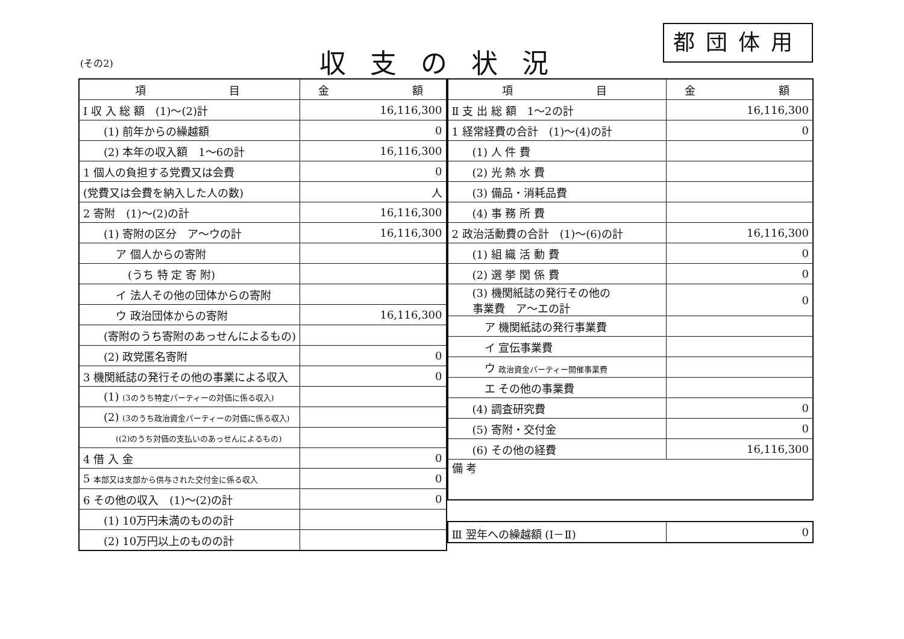(その2) 収支の状況
都団体用
| 項 目 | 金 額 |
| --- | --- |
| Ⅰ 収 入 総 額 (1)～(2)計 | 16,116,300 |
| (1) 前年からの繰越額 | 0 |
| (2) 本年の収入額 1～6の計 | 16,116,300 |
| 1 個人の負担する党費又は会費 | 0 |
| (党費又は会費を納入した人の数) | 人 |
| 2 寄附 (1)～(2)の計 | 16,116,300 |
| (1) 寄附の区分 ア～ウの計 | 16,116,300 |
| ア 個人からの寄附 | |
| (うち 特 定 寄 附) | |
| イ 法人その他の団体からの寄附 | |
| ウ 政治団体からの寄附 | 16,116,300 |
| (寄附のうち寄附のあっせんによるもの) | |
| (2) 政党匿名寄附 | 0 |
| 3 機関紙誌の発行その他の事業による収入 | 0 |
| (1) (3のうち特定パーティーの対価に係る収入) | |
| (2) (3のうち政治資金パーティーの対価に係る収入) | |
| ((2)のうち対価の支払いのあっせんによるもの) | |
| 4 借 入 金 | 0 |
| 5 本部又は支部から供与された交付金に係る収入 | 0 |
| 6 その他の収入 (1)～(2)の計 | 0 |
| (1) 10万円未満のものの計 | |
| (2) 10万円以上のものの計 | |
| 項 目 | 金 額 |
| --- | --- |
| Ⅱ 支 出 総 額 1～2の計 | 16,116,300 |
| 1 経常経費の合計 (1)～(4)の計 | 0 |
| (1) 人 件 費 | |
| (2) 光 熱 水 費 | |
| (3) 備品・消耗品費 | |
| (4) 事 務 所 費 | |
| 2 政治活動費の合計 (1)～(6)の計 | 16,116,300 |
| (1) 組 織 活 動 費 | 0 |
| (2) 選 挙 関 係 費 | 0 |
| (3) 機関紙誌の発行その他の 事業費 ア～エの計 | 0 |
| ア 機関紙誌の発行事業費 | |
| イ 宣伝事業費 | |
| ウ 政治資金パーティー開催事業費 | |
| エ その他の事業費 | |
| (4) 調査研究費 | 0 |
| (5) 寄附・交付金 | 0 |
| (6) その他の経費 | 16,116,300 |
| 備 考 | |
| Ⅲ 翌年への繰越額 (Ⅰ－Ⅱ) | 0 |